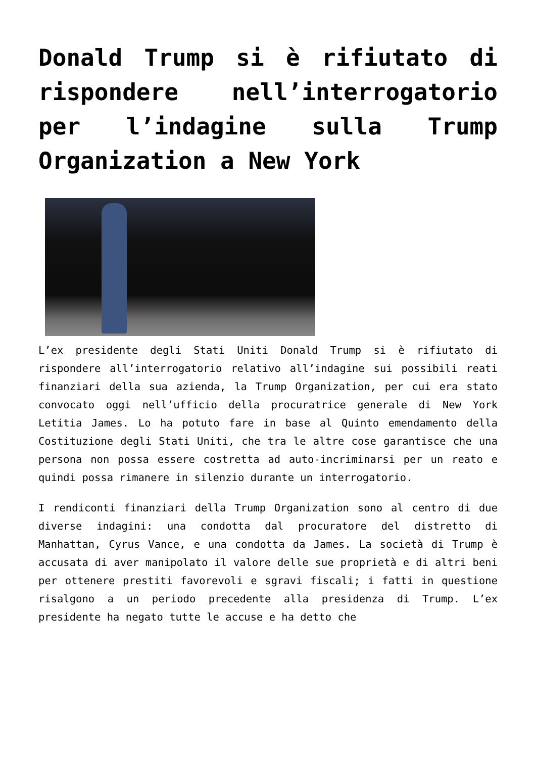Donald Trump si è rifiutato di rispondere nell’interrogatorio per l’indagine sulla Trump Organization a New York
L’ex presidente degli Stati Uniti Donald Trump si è rifiutato di rispondere all’interrogatorio relativo all’indagine sui possibili reati finanziari della sua azienda, la Trump Organization, per cui era stato convocato oggi nell’ufficio della procuratrice generale di New York Letitia James. Lo ha potuto fare in base al Quinto emendamento della Costituzione degli Stati Uniti, che tra le altre cose garantisce che una persona non possa essere costretta ad auto-incriminarsi per un reato e quindi possa rimanere in silenzio durante un interrogatorio.
I rendiconti finanziari della Trump Organization sono al centro di due diverse indagini: una condotta dal procuratore del distretto di Manhattan, Cyrus Vance, e una condotta da James. La società di Trump è accusata di aver manipolato il valore delle sue proprietà e di altri beni per ottenere prestiti favorevoli e sgravi fiscali; i fatti in questione risalgono a un periodo precedente alla presidenza di Trump. L’ex presidente ha negato tutte le accuse e ha detto che